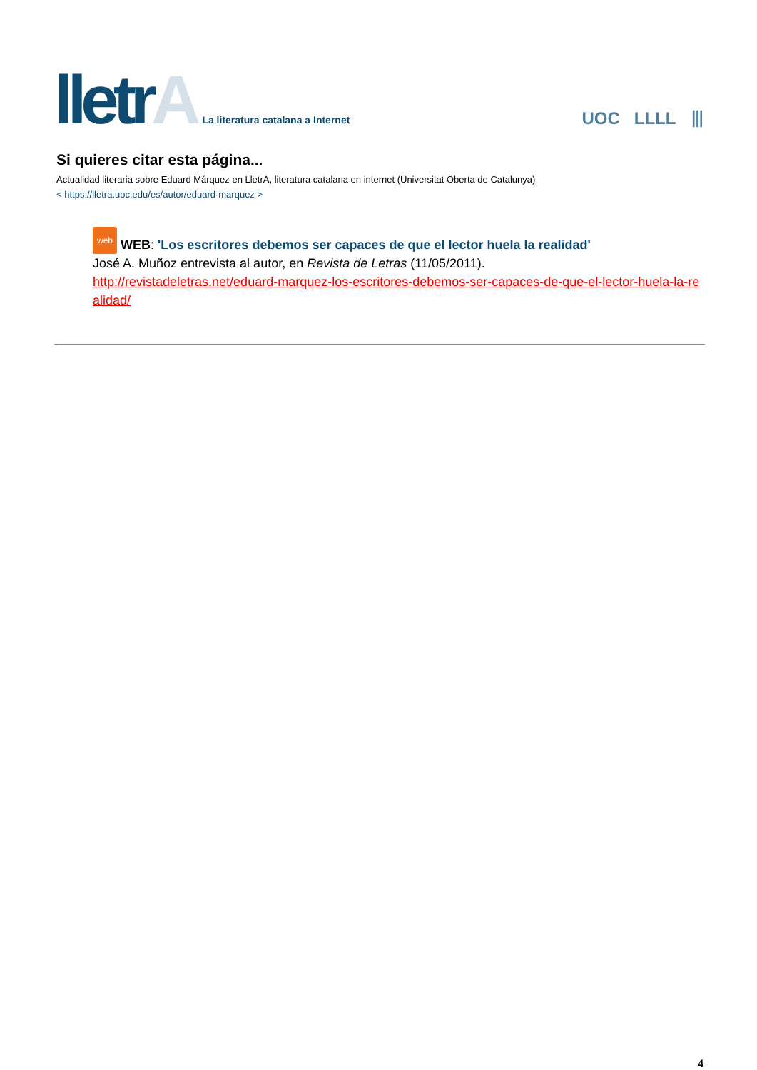lletrA
La literatura catalana a Internet
UOC LLLL ⦀
Si quieres citar esta página...
Actualidad literaria sobre Eduard Márquez en LletrA, literatura catalana en internet (Universitat Oberta de Catalunya)
< https://lletra.uoc.edu/es/autor/eduard-marquez >
web WEB: 'Los escritores debemos ser capaces de que el lector huela la realidad'
José A. Muñoz entrevista al autor, en Revista de Letras (11/05/2011).
http://revistadeletras.net/eduard-marquez-los-escritores-debemos-ser-capaces-de-que-el-lector-huela-la-realidad/
4